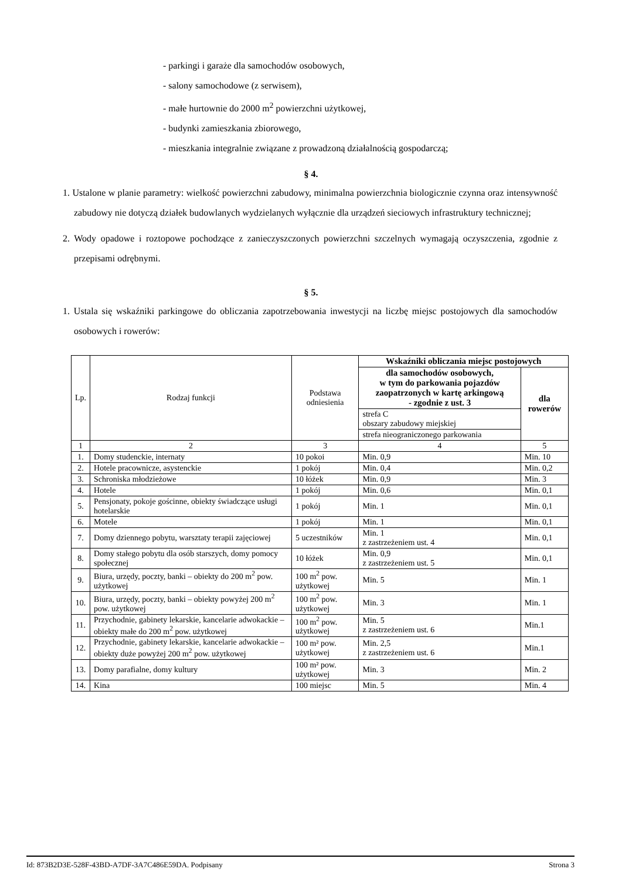- parkingi i garaże dla samochodów osobowych,
- salony samochodowe (z serwisem),
- małe hurtownie do 2000 m<sup>2</sup> powierzchni użytkowej,
- budynki zamieszkania zbiorowego,
- mieszkania integralnie związane z prowadzoną działalnością gospodarczą;
§ 4.
1. Ustalone w planie parametry: wielkość powierzchni zabudowy, minimalna powierzchnia biologicznie czynna oraz intensywność zabudowy nie dotyczą działek budowlanych wydzielanych wyłącznie dla urządzeń sieciowych infrastruktury technicznej;
2. Wody opadowe i roztopowe pochodzące z zanieczyszczonych powierzchni szczelnych wymagają oczyszczenia, zgodnie z przepisami odrębnymi.
§ 5.
1. Ustala się wskaźniki parkingowe do obliczania zapotrzebowania inwestycji na liczbę miejsc postojowych dla samochodów osobowych i rowerów:
| Lp. | Rodzaj funkcji | Podstawa odniesienia | Wskaźniki obliczania miejsc postojowych | |
| --- | --- | --- | --- | --- |
| | | | dla samochodów osobowych, w tym do parkowania pojazdów zaopatrzonych w kartę arkingową - zgodnie z ust. 3 | dla rowerów |
| | | | strefa C obszary zabudowy miejskiej | |
| | | | strefa nieograniczonego parkowania | |
| 1 | 2 | 3 | 4 | 5 |
| 1. | Domy studenckie, internaty | 10 pokoi | Min. 0,9 | Min. 10 |
| 2. | Hotele pracownicze, asystenckie | 1 pokój | Min. 0,4 | Min. 0,2 |
| 3. | Schroniska młodzieżowe | 10 łóżek | Min. 0,9 | Min. 3 |
| 4. | Hotele | 1 pokój | Min. 0,6 | Min. 0,1 |
| 5. | Pensjonaty, pokoje gościnne, obiekty świadczące usługi hotelarskie | 1 pokój | Min. 1 | Min. 0,1 |
| 6. | Motele | 1 pokój | Min. 1 | Min. 0,1 |
| 7. | Domy dziennego pobytu, warsztaty terapii zajęciowej | 5 uczestników | Min. 1 z zastrzeżeniem ust. 4 | Min. 0,1 |
| 8. | Domy stałego pobytu dla osób starszych, domy pomocy społecznej | 10 łóżek | Min. 0,9 z zastrzeżeniem ust. 5 | Min. 0,1 |
| 9. | Biura, urzędy, poczty, banki – obiekty do 200 m<sup>2</sup> pow. użytkowej | 100 m<sup>2</sup> pow. użytkowej | Min. 5 | Min. 1 |
| 10. | Biura, urzędy, poczty, banki – obiekty powyżej 200 m<sup>2</sup> pow. użytkowej | 100 m<sup>2</sup> pow. użytkowej | Min. 3 | Min. 1 |
| 11. | Przychodnie, gabinety lekarskie, kancelarie adwokackie – obiekty małe do 200 m<sup>2</sup> pow. użytkowej | 100 m<sup>2</sup> pow. użytkowej | Min. 5 z zastrzeżeniem ust. 6 | Min.1 |
| 12. | Przychodnie, gabinety lekarskie, kancelarie adwokackie – obiekty duże powyżej 200 m<sup>2</sup> pow. użytkowej | 100 m² pow. użytkowej | Min. 2,5 z zastrzeżeniem ust. 6 | Min.1 |
| 13. | Domy parafialne, domy kultury | 100 m² pow. użytkowej | Min. 3 | Min. 2 |
| 14. | Kina | 100 miejsc | Min. 5 | Min. 4 |
Id: 873B2D3E-528F-43BD-A7DF-3A7C486E59DA. Podpisany Strona 3